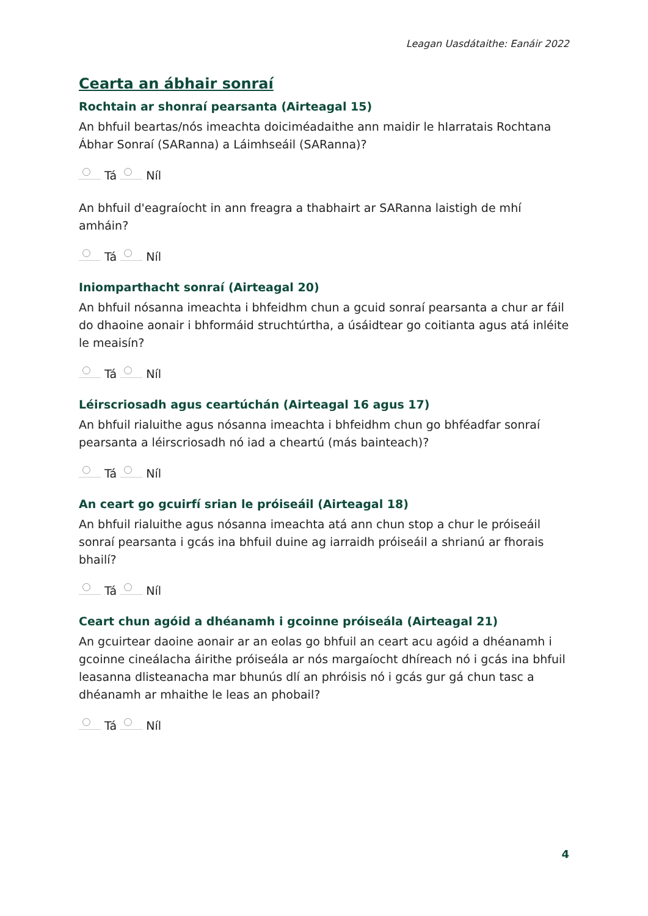Leagan Uasdátaithe: Eanáir 2022
Cearta an ábhair sonraí
Rochtain ar shonraí pearsanta (Airteagal 15)
An bhfuil beartas/nós imeachta doiciméadaithe ann maidir le hIarratais Rochtana Ábhar Sonraí (SARanna) a Láimhseáil (SARanna)?
Tá Níl
An bhfuil d'eagraíocht in ann freagra a thabhairt ar SARanna laistigh de mhí amháin?
Tá Níl
Iniomparthacht sonraí (Airteagal 20)
An bhfuil nósanna imeachta i bhfeidhm chun a gcuid sonraí pearsanta a chur ar fáil do dhaoine aonair i bhformáid struchtúrtha, a úsáidtear go coitianta agus atá inléite le meaisín?
Tá Níl
Léirscriosadh agus ceartúchán (Airteagal 16 agus 17)
An bhfuil rialuithe agus nósanna imeachta i bhfeidhm chun go bhféadfar sonraí pearsanta a léirscriosadh nó iad a cheartú (más bainteach)?
Tá Níl
An ceart go gcuirfí srian le próiseáil (Airteagal 18)
An bhfuil rialuithe agus nósanna imeachta atá ann chun stop a chur le próiseáil sonraí pearsanta i gcás ina bhfuil duine ag iarraidh próiseáil a shrianú ar fhorais bhailí?
Tá Níl
Ceart chun agóid a dhéanamh i gcoinne próiseála (Airteagal 21)
An gcuirtear daoine aonair ar an eolas go bhfuil an ceart acu agóid a dhéanamh i gcoinne cineálacha áirithe próiseála ar nós margaíocht dhíreach nó i gcás ina bhfuil leasanna dlisteanacha mar bhunús dlí an phróisis nó i gcás gur gá chun tasc a dhéanamh ar mhaithe le leas an phobail?
Tá Níl
4